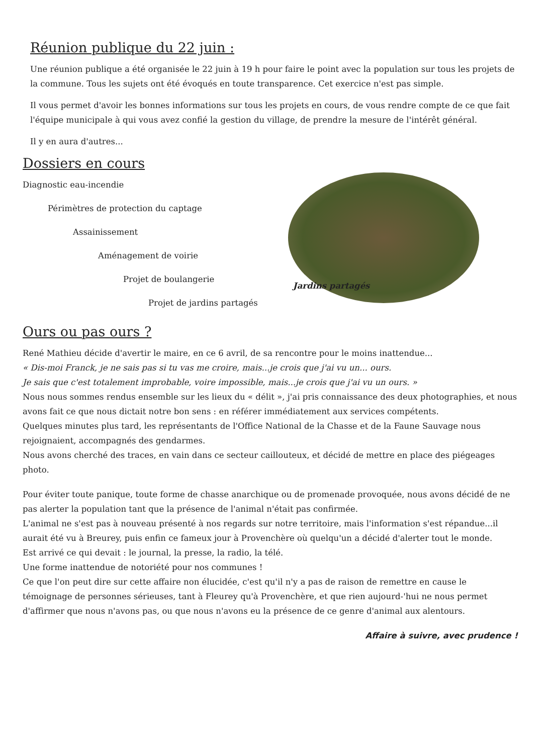Réunion publique du 22 juin :
Une réunion publique a été organisée le 22 juin à 19 h pour faire le point avec la population sur tous les projets de la commune. Tous les sujets ont été évoqués en toute transparence. Cet exercice n'est pas simple.
Il vous permet d'avoir les bonnes informations sur tous les projets en cours, de vous rendre compte de ce que fait l'équipe municipale à qui vous avez confié la gestion du village, de prendre la mesure de l'intérêt général.
Il y en aura d'autres...
Dossiers en cours
Diagnostic eau-incendie
Périmètres de protection du captage
Assainissement
Aménagement de voirie
Projet de boulangerie
Projet de jardins partagés
Jardins partagés
Ours ou pas ours ?
René Mathieu décide d'avertir le maire, en ce 6 avril, de sa rencontre pour le moins inattendue...
« Dis-moi Franck, je ne sais pas si tu vas me croire, mais...je crois que j'ai vu un... ours.
Je sais que c'est totalement improbable, voire impossible, mais...je crois que j'ai vu un ours. »
Nous nous sommes rendus ensemble sur les lieux du « délit », j'ai pris connaissance des deux photographies, et nous avons fait ce que nous dictait notre bon sens : en référer immédiatement aux services compétents.
Quelques minutes plus tard, les représentants de l'Office National de la Chasse et de la Faune Sauvage nous rejoignaient, accompagnés des gendarmes.
Nous avons cherché des traces, en vain dans ce secteur caillouteux, et décidé de mettre en place des piégeages photo.
Pour éviter toute panique, toute forme de chasse anarchique ou de promenade provoquée, nous avons décidé de ne pas alerter la population tant que la présence de l'animal n'était pas confirmée.
L'animal ne s'est pas à nouveau présenté à nos regards sur notre territoire, mais l'information s'est répandue...il aurait été vu à Breurey, puis enfin ce fameux jour à Provenchère où quelqu'un a décidé d'alerter tout le monde.
Est arrivé ce qui devait : le journal, la presse, la radio, la télé.
Une forme inattendue de notoriété pour nos communes !
Ce que l'on peut dire sur cette affaire non élucidée, c'est qu'il n'y a pas de raison de remettre en cause le témoignage de personnes sérieuses, tant à Fleurey qu'à Provenchère, et que rien aujourd-'hui ne nous permet d'affirmer que nous n'avons pas, ou que nous n'avons eu la présence de ce genre d'animal aux alentours.
Affaire à suivre, avec prudence !